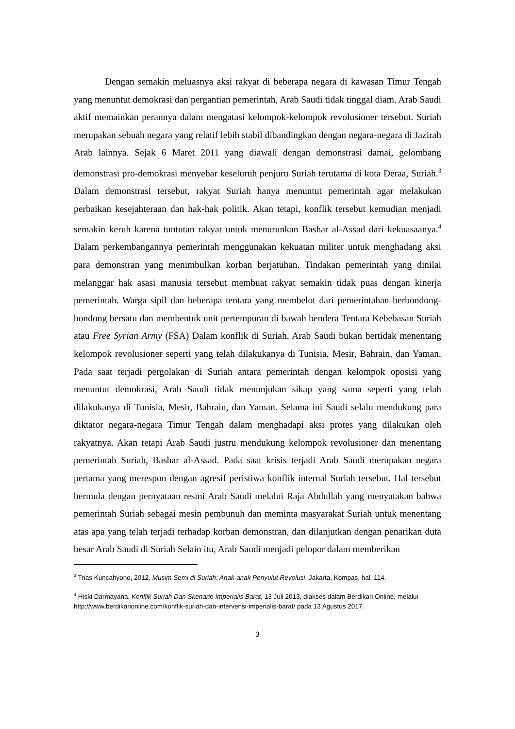Dengan semakin meluasnya aksi rakyat di beberapa negara di kawasan Timur Tengah yang menuntut demokrasi dan pergantian pemerintah, Arab Saudi tidak tinggal diam. Arab Saudi aktif memainkan perannya dalam mengatasi kelompok-kelompok revolusioner tersebut. Suriah merupakan sebuah negara yang relatif lebih stabil dibandingkan dengan negara-negara di Jazirah Arab lainnya. Sejak 6 Maret 2011 yang diawali dengan demonstrasi damai, gelombang demonstrasi pro-demokrasi menyebar keseluruh penjuru Suriah terutama di kota Deraa, Suriah.<sup>3</sup> Dalam demonstrasi tersebut, rakyat Suriah hanya menuntut pemerintah agar melakukan perbaikan kesejahteraan dan hak-hak politik. Akan tetapi, konflik tersebut kemudian menjadi semakin keruh karena tuntutan rakyat untuk menurunkan Bashar al-Assad dari kekuasaanya.<sup>4</sup> Dalam perkembangannya pemerintah menggunakan kekuatan militer untuk menghadang aksi para demonstran yang menimbulkan korban berjatuhan. Tindakan pemerintah yang dinilai melanggar hak asasi manusia tersebut membuat rakyat semakin tidak puas dengan kinerja pemerintah. Warga sipil dan beberapa tentara yang membelot dari pemerintahan berbondong-bondong bersatu dan membentuk unit pertempuran di bawah bendera Tentara Kebebasan Suriah atau Free Syrian Army (FSA) Dalam konflik di Suriah, Arab Saudi bukan bertidak menentang kelompok revolusioner seperti yang telah dilakukanya di Tunisia, Mesir, Bahrain, dan Yaman. Pada saat terjadi pergolakan di Suriah antara pemerintah dengan kelompok oposisi yang menuntut demokrasi, Arab Saudi tidak menunjukan sikap yang sama seperti yang telah dilakukanya di Tunisia, Mesir, Bahrain, dan Yaman. Selama ini Saudi selalu mendukung para diktator negara-negara Timur Tengah dalam menghadapi aksi protes yang dilakukan oleh rakyatnya. Akan tetapi Arab Saudi justru mendukung kelompok revolusioner dan menentang pemerintah Suriah, Bashar al-Assad. Pada saat krisis terjadi Arab Saudi merupakan negara pertama yang merespon dengan agresif peristiwa konflik internal Suriah tersebut. Hal tersebut bermula dengan pernyataan resmi Arab Saudi melalui Raja Abdullah yang menyatakan bahwa pemerintah Suriah sebagai mesin pembunuh dan meminta masyarakat Suriah untuk menentang atas apa yang telah terjadi terhadap korban demonstran, dan dilanjutkan dengan penarikan duta besar Arab Saudi di Suriah Selain itu, Arab Saudi menjadi pelopor dalam memberikan
<sup>3</sup> Trias Kuncahyono, 2012, Musim Semi di Suriah: Anak-anak Penyulut Revolusi, Jakarta, Kompas, hal. 114.
<sup>4</sup> Hiski Darmayana, Konflik Suriah Dan Skenario Imperialis Barat, 13 Juli 2013, diakses dalam Berdikari Online, melalui http://www.berdikarionline.com/konflik-suriah-dan-intervensi-imperialis-barat/ pada 13 Agustus 2017.
3